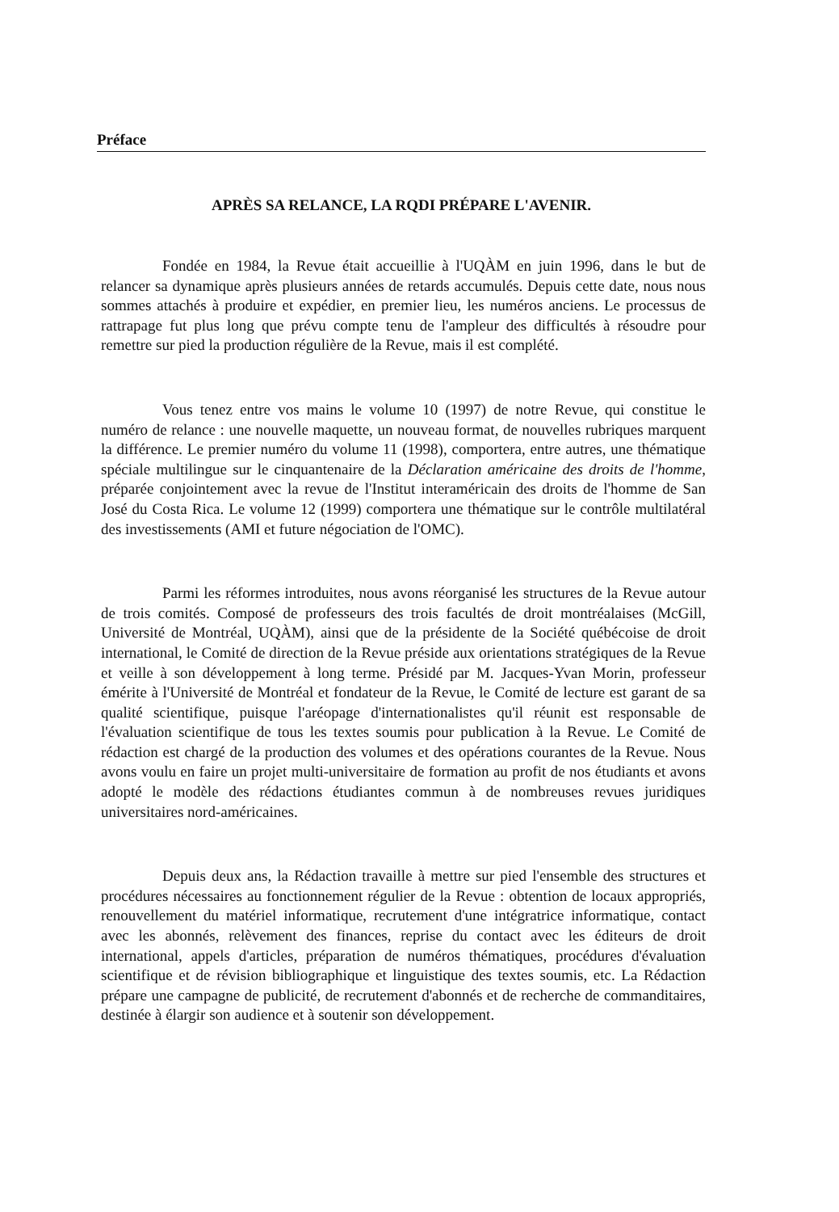Préface
APRÈS SA RELANCE, LA RQDI PRÉPARE L'AVENIR.
Fondée en 1984, la Revue était accueillie à l'UQÀM en juin 1996, dans le but de relancer sa dynamique après plusieurs années de retards accumulés. Depuis cette date, nous nous sommes attachés à produire et expédier, en premier lieu, les numéros anciens. Le processus de rattrapage fut plus long que prévu compte tenu de l'ampleur des difficultés à résoudre pour remettre sur pied la production régulière de la Revue, mais il est complété.
Vous tenez entre vos mains le volume 10 (1997) de notre Revue, qui constitue le numéro de relance : une nouvelle maquette, un nouveau format, de nouvelles rubriques marquent la différence. Le premier numéro du volume 11 (1998), comportera, entre autres, une thématique spéciale multilingue sur le cinquantenaire de la Déclaration américaine des droits de l'homme, préparée conjointement avec la revue de l'Institut interaméricain des droits de l'homme de San José du Costa Rica. Le volume 12 (1999) comportera une thématique sur le contrôle multilatéral des investissements (AMI et future négociation de l'OMC).
Parmi les réformes introduites, nous avons réorganisé les structures de la Revue autour de trois comités. Composé de professeurs des trois facultés de droit montréalaises (McGill, Université de Montréal, UQÀM), ainsi que de la présidente de la Société québécoise de droit international, le Comité de direction de la Revue préside aux orientations stratégiques de la Revue et veille à son développement à long terme. Présidé par M. Jacques-Yvan Morin, professeur émérite à l'Université de Montréal et fondateur de la Revue, le Comité de lecture est garant de sa qualité scientifique, puisque l'aréopage d'internationalistes qu'il réunit est responsable de l'évaluation scientifique de tous les textes soumis pour publication à la Revue. Le Comité de rédaction est chargé de la production des volumes et des opérations courantes de la Revue. Nous avons voulu en faire un projet multi-universitaire de formation au profit de nos étudiants et avons adopté le modèle des rédactions étudiantes commun à de nombreuses revues juridiques universitaires nord-américaines.
Depuis deux ans, la Rédaction travaille à mettre sur pied l'ensemble des structures et procédures nécessaires au fonctionnement régulier de la Revue : obtention de locaux appropriés, renouvellement du matériel informatique, recrutement d'une intégratrice informatique, contact avec les abonnés, relèvement des finances, reprise du contact avec les éditeurs de droit international, appels d'articles, préparation de numéros thématiques, procédures d'évaluation scientifique et de révision bibliographique et linguistique des textes soumis, etc. La Rédaction prépare une campagne de publicité, de recrutement d'abonnés et de recherche de commanditaires, destinée à élargir son audience et à soutenir son développement.